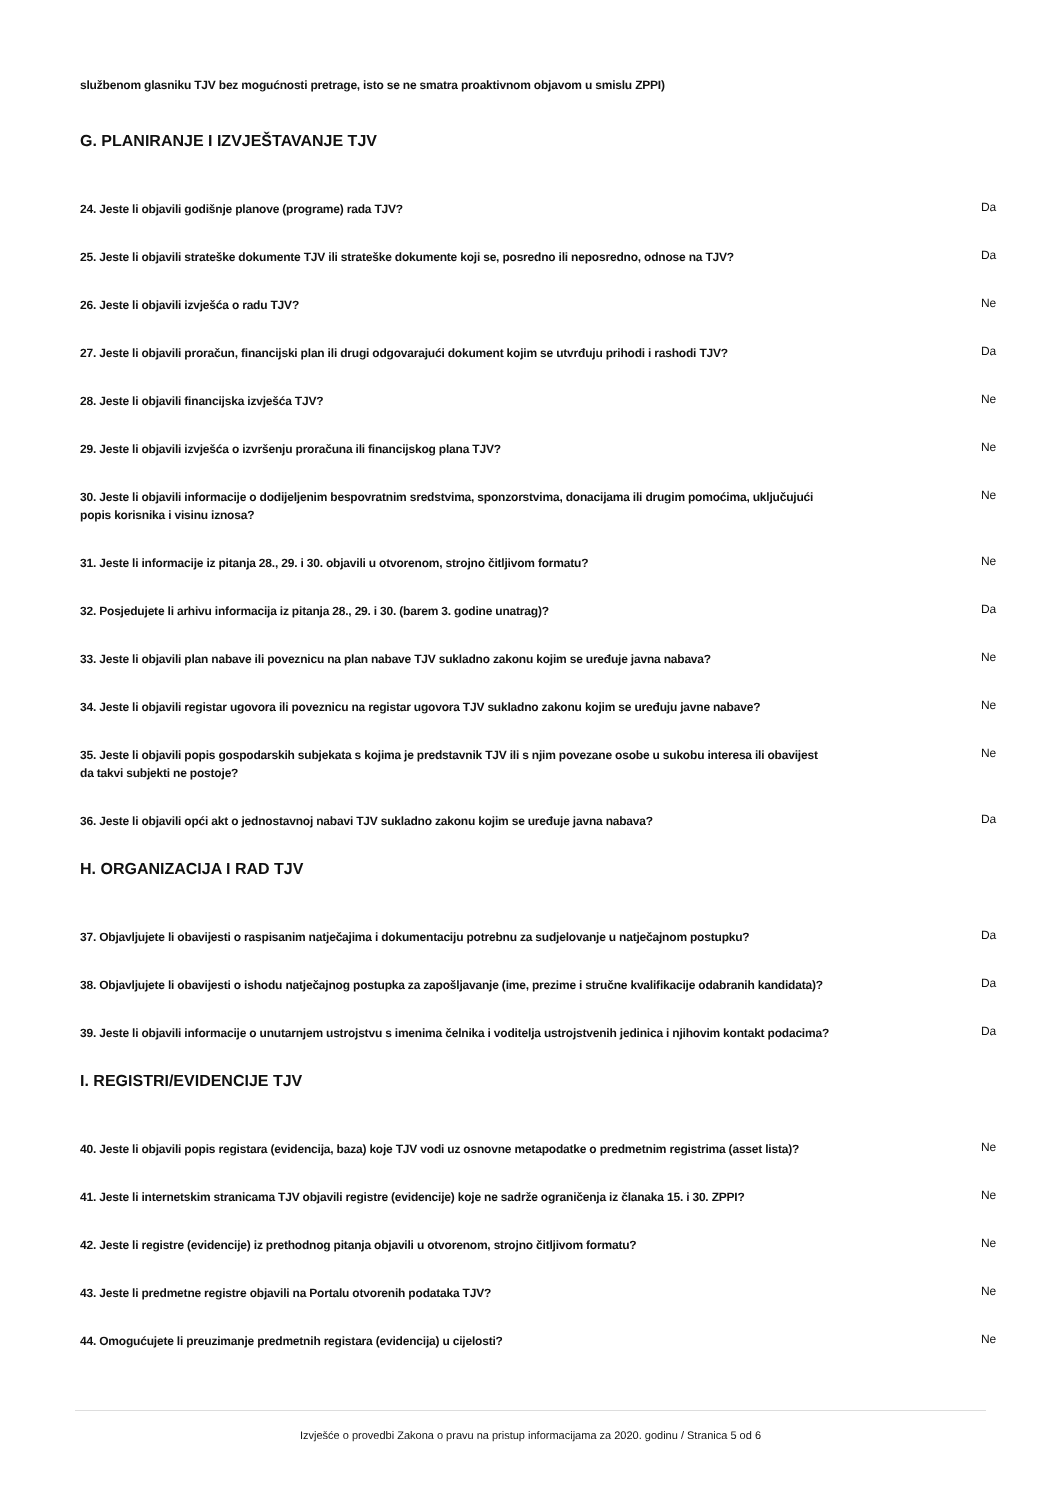službenom glasniku TJV bez mogućnosti pretrage, isto se ne smatra proaktivnom objavom u smislu ZPPI)
G. PLANIRANJE I IZVJEŠTAVANJE TJV
24. Jeste li objavili godišnje planove (programe) rada TJV?
Da
25. Jeste li objavili strateške dokumente TJV ili strateške dokumente koji se, posredno ili neposredno, odnose na TJV?
Da
26. Jeste li objavili izvješća o radu TJV?
Ne
27. Jeste li objavili proračun, financijski plan ili drugi odgovarajući dokument kojim se utvrđuju prihodi i rashodi TJV?
Da
28. Jeste li objavili financijska izvješća TJV?
Ne
29. Jeste li objavili izvješća o izvršenju proračuna ili financijskog plana TJV?
Ne
30. Jeste li objavili informacije o dodijeljenim bespovratnim sredstvima, sponzorstvima, donacijama ili drugim pomoćima, uključujući popis korisnika i visinu iznosa?
Ne
31. Jeste li informacije iz pitanja 28., 29. i 30. objavili u otvorenom, strojno čitljivom formatu?
Ne
32. Posjedujete li arhivu informacija iz pitanja 28., 29. i 30. (barem 3. godine unatrag)?
Da
33. Jeste li objavili plan nabave ili poveznicu na plan nabave TJV sukladno zakonu kojim se uređuje javna nabava?
Ne
34. Jeste li objavili registar ugovora ili poveznicu na registar ugovora TJV sukladno zakonu kojim se uređuju javne nabave?
Ne
35. Jeste li objavili popis gospodarskih subjekata s kojima je predstavnik TJV ili s njim povezane osobe u sukobu interesa ili obavijest da takvi subjekti ne postoje?
Ne
36. Jeste li objavili opći akt o jednostavnoj nabavi TJV sukladno zakonu kojim se uređuje javna nabava?
Da
H. ORGANIZACIJA I RAD TJV
37. Objavljujete li obavijesti o raspisanim natječajima i dokumentaciju potrebnu za sudjelovanje u natječajnom postupku?
Da
38. Objavljujete li obavijesti o ishodu natječajnog postupka za zapošljavanje (ime, prezime i stručne kvalifikacije odabranih kandidata)?
Da
39. Jeste li objavili informacije o unutarnjem ustrojstvu s imenima čelnika i voditelja ustrojstvenih jedinica i njihovim kontakt podacima?
Da
I. REGISTRI/EVIDENCIJE TJV
40. Jeste li objavili popis registara (evidencija, baza) koje TJV vodi uz osnovne metapodatke o predmetnim registrima (asset lista)?
Ne
41. Jeste li internetskim stranicama TJV objavili registre (evidencije) koje ne sadrže ograničenja iz članaka 15. i 30. ZPPI?
Ne
42. Jeste li registre (evidencije) iz prethodnog pitanja objavili u otvorenom, strojno čitljivom formatu?
Ne
43. Jeste li predmetne registre objavili na Portalu otvorenih podataka TJV?
Ne
44. Omogućujete li preuzimanje predmetnih registara (evidencija) u cijelosti?
Ne
Izvješće o provedbi Zakona o pravu na pristup informacijama za 2020. godinu / Stranica 5 od 6